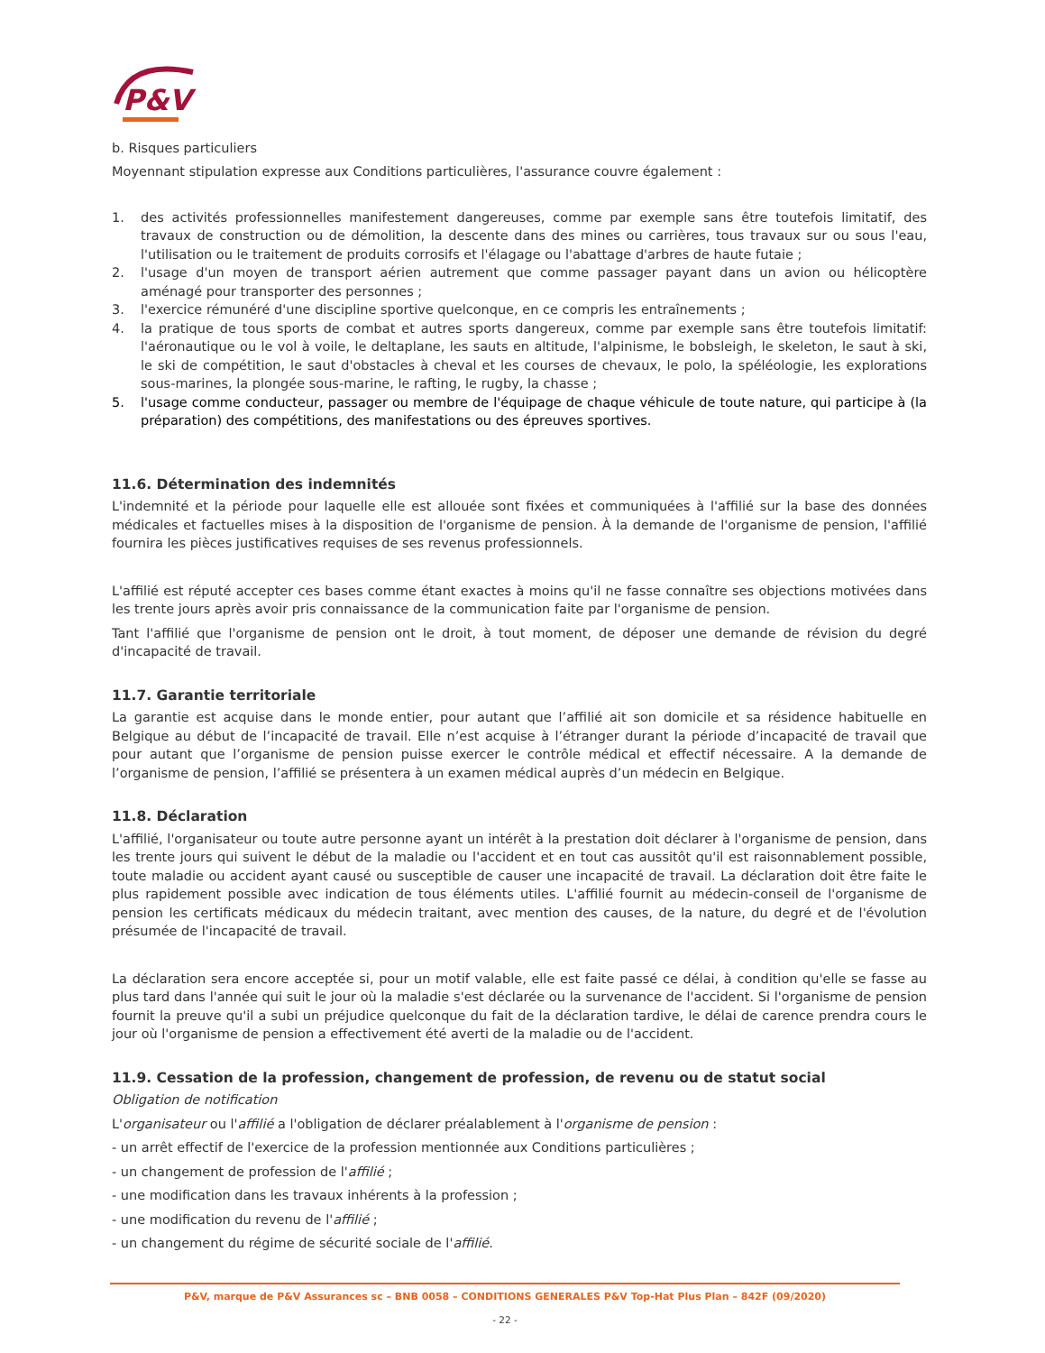P&V
b. Risques particuliers
Moyennant stipulation expresse aux Conditions particulières, l'assurance couvre également :
1. des activités professionnelles manifestement dangereuses, comme par exemple sans être toutefois limitatif, des travaux de construction ou de démolition, la descente dans des mines ou carrières, tous travaux sur ou sous l'eau, l'utilisation ou le traitement de produits corrosifs et l'élagage ou l'abattage d'arbres de haute futaie ;
2. l'usage d'un moyen de transport aérien autrement que comme passager payant dans un avion ou hélicoptère aménagé pour transporter des personnes ;
3. l'exercice rémunéré d'une discipline sportive quelconque, en ce compris les entraînements ;
4. la pratique de tous sports de combat et autres sports dangereux, comme par exemple sans être toutefois limitatif: l'aéronautique ou le vol à voile, le deltaplane, les sauts en altitude, l'alpinisme, le bobsleigh, le skeleton, le saut à ski, le ski de compétition, le saut d'obstacles à cheval et les courses de chevaux, le polo, la spéléologie, les explorations sous-marines, la plongée sous-marine, le rafting, le rugby, la chasse ;
5. l'usage comme conducteur, passager ou membre de l'équipage de chaque véhicule de toute nature, qui participe à (la préparation) des compétitions, des manifestations ou des épreuves sportives.
11.6. Détermination des indemnités
L'indemnité et la période pour laquelle elle est allouée sont fixées et communiquées à l'affilié sur la base des données médicales et factuelles mises à la disposition de l'organisme de pension. À la demande de l'organisme de pension, l'affilié fournira les pièces justificatives requises de ses revenus professionnels.
L'affilié est réputé accepter ces bases comme étant exactes à moins qu'il ne fasse connaître ses objections motivées dans les trente jours après avoir pris connaissance de la communication faite par l'organisme de pension.
Tant l'affilié que l'organisme de pension ont le droit, à tout moment, de déposer une demande de révision du degré d'incapacité de travail.
11.7. Garantie territoriale
La garantie est acquise dans le monde entier, pour autant que l’affilié ait son domicile et sa résidence habituelle en Belgique au début de l’incapacité de travail. Elle n’est acquise à l’étranger durant la période d’incapacité de travail que pour autant que l’organisme de pension puisse exercer le contrôle médical et effectif nécessaire. A la demande de l’organisme de pension, l’affilié se présentera à un examen médical auprès d’un médecin en Belgique.
11.8. Déclaration
L'affilié, l'organisateur ou toute autre personne ayant un intérêt à la prestation doit déclarer à l'organisme de pension, dans les trente jours qui suivent le début de la maladie ou l'accident et en tout cas aussitôt qu'il est raisonnablement possible, toute maladie ou accident ayant causé ou susceptible de causer une incapacité de travail. La déclaration doit être faite le plus rapidement possible avec indication de tous éléments utiles. L'affilié fournit au médecin-conseil de l'organisme de pension les certificats médicaux du médecin traitant, avec mention des causes, de la nature, du degré et de l'évolution présumée de l'incapacité de travail.
La déclaration sera encore acceptée si, pour un motif valable, elle est faite passé ce délai, à condition qu'elle se fasse au plus tard dans l'année qui suit le jour où la maladie s'est déclarée ou la survenance de l'accident. Si l'organisme de pension fournit la preuve qu'il a subi un préjudice quelconque du fait de la déclaration tardive, le délai de carence prendra cours le jour où l'organisme de pension a effectivement été averti de la maladie ou de l'accident.
11.9. Cessation de la profession, changement de profession, de revenu ou de statut social
Obligation de notification
L'organisateur ou l'affilié a l'obligation de déclarer préalablement à l'organisme de pension :
- un arrêt effectif de l'exercice de la profession mentionnée aux Conditions particulières ;
- un changement de profession de l'affilié ;
- une modification dans les travaux inhérents à la profession ;
- une modification du revenu de l'affilié ;
- un changement du régime de sécurité sociale de l'affilié.
P&V, marque de P&V Assurances sc – BNB 0058 – CONDITIONS GENERALES P&V Top-Hat Plus Plan – 842F (09/2020)
- 22 -